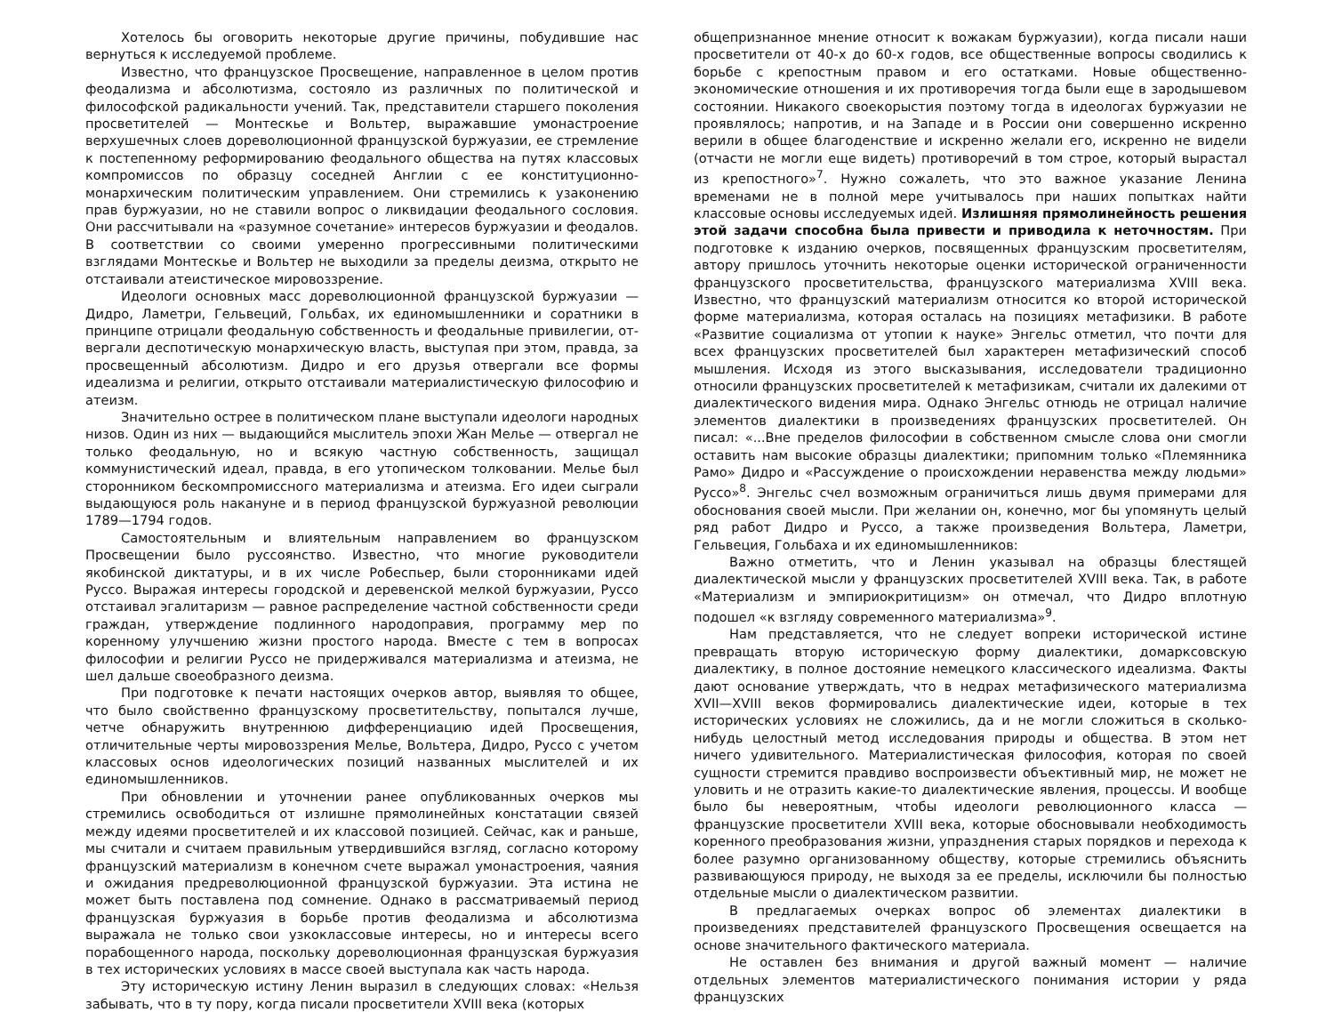Хотелось бы оговорить некоторые другие причины, побудившие нас вернуться к исследуемой проблеме.
Известно, что французское Просвещение, направленное в целом против феодализма и абсолютизма, состояло из различных по политической и философской радикальности учений. Так, представители старшего поколения просветителей — Монтескье и Вольтер, выражавшие умонастроение верхушечных слоев дореволюционной французской буржуазии, ее стремление к постепенному реформированию феодального общества на путях классовых компромиссов по образцу соседней Англии с ее конституционно-монархическим политическим управлением. Они стремились к узаконению прав буржуазии, но не ставили вопрос о ликвидации феодального сословия. Они рассчитывали на «разумное сочетание» интересов буржуазии и феодалов. В соответствии со своими умеренно прогрессивными политическими взглядами Монтескье и Вольтер не выходили за пределы деизма, открыто не отстаивали атеистическое мировоззрение.
Идеологи основных масс дореволюционной французской буржуазии — Дидро, Ламетри, Гельвеций, Гольбах, их единомышленники и соратники в принципе отрицали феодальную собственность и феодальные привилегии, от­вергали деспотическую монархическую власть, выступая при этом, правда, за просвещенный абсолютизм. Дидро и его друзья отвергали все формы идеализма и религии, открыто отстаивали материалистическую философию и атеизм.
Значительно острее в политическом плане выступали идеологи народных низов. Один из них — выдающийся мыслитель эпохи Жан Мелье — отвергал не только феодальную, но и всякую частную собственность, защищал коммунистический идеал, правда, в его утопическом толковании. Мелье был сторонником бескомпромиссного материализма и атеизма. Его идеи сыграли выдающуюся роль накануне и в период французской буржуазной революции 1789—1794 годов.
Самостоятельным и влиятельным направлением во французском Просвещении было руссоянство. Известно, что многие руководители якобинской диктатуры, и в их числе Робеспьер, были сторонниками идей Руссо. Выражая интересы городской и деревенской мелкой буржуазии, Руссо отстаивал эгалитаризм — равное распределение частной собственности среди граждан, утверждение подлинного народоправия, программу мер по коренному улучшению жизни простого народа. Вместе с тем в вопросах философии и религии Руссо не придерживался материализма и атеизма, не шел дальше своеобразного деизма.
При подготовке к печати настоящих очерков автор, выявляя то общее, что было свойственно французскому просветительству, попытался лучше, четче обнаружить внутреннюю дифференциацию идей Просвещения, отличительные черты мировоззрения Мелье, Вольтера, Дидро, Руссо с учетом классовых основ идеологических позиций названных мыслителей и их единомышленников.
При обновлении и уточнении ранее опубликованных очерков мы стремились освободиться от излишне прямолинейных констатации связей между идеями просветителей и их классовой позицией. Сейчас, как и раньше, мы считали и считаем правильным утвердившийся взгляд, согласно которому французский материализм в конечном счете выражал умонастроения, чаяния и ожидания пред­революционной французской буржуазии. Эта истина не может быть поставлена под сомнение. Однако в рассматриваемый период французская буржуазия в борьбе против феодализма и абсолютизма выражала не только свои узкоклассовые интересы, но и интересы всего порабощенного народа, поскольку дореволюционная французская буржуазия в тех исторических условиях в массе своей выступала как часть народа.
Эту историческую истину Ленин выразил в следующих словах: «Нельзя забывать, что в ту пору, когда писали просветители XVIII века (которых
общепризнанное мнение относит к вожакам буржуазии), когда писали наши просветители от 40-х до 60-х годов, все общественные вопросы сводились к борьбе с крепостным правом и его остатками. Новые общественно-экономические отношения и их противоречия тогда были еще в зародышевом состоянии. Никакого своекорыстия поэтому тогда в идеологах буржуазии не проявлялось; напротив, и на Западе и в России они совершенно искренно верили в общее благоденствие и искренно желали его, искренно не видели (отчасти не могли еще видеть) противоречий в том строе, который вырастал из крепостного»<sup>7</sup>. Нужно сожалеть, что это важное указание Ленина временами не в полной мере учитывалось при наших попытках найти классовые основы исследуемых идей. Излишняя прямолинейность решения этой задачи способна была привести и приводила к неточностям. При подготовке к изданию очерков, посвященных французским просветителям, автору пришлось уточнить некоторые оценки исторической ограниченности французского просветительства, французского материализма XVIII века. Известно, что французский материализм относится ко второй исторической форме материализма, которая осталась на позициях метафизики. В работе «Развитие социализма от утопии к науке» Энгельс отметил, что почти для всех французских просветителей был характерен метафизический способ мышления. Исходя из этого высказывания, исследователи традиционно относили французских просветителей к метафизикам, считали их далекими от диалектического видения мира. Однако Энгельс отнюдь не отрицал наличие элементов диалектики в произведениях французских просветителей. Он писал: «...Вне пределов философии в собственном смысле слова они смогли оставить нам высокие образцы диалектики; припомним только «Племянника Рамо» Дидро и «Рассуждение о происхождении неравенства между людьми» Руссо»<sup>8</sup>. Энгельс счел возможным ограничиться лишь двумя примерами для обоснования своей мысли. При желании он, конечно, мог бы упомянуть целый ряд работ Дидро и Руссо, а также произведения Вольтера, Ламетри, Гельвеция, Гольбаха и их единомышленников:
Важно отметить, что и Ленин указывал на образцы блестящей диалектической мысли у французских просветителей XVIII века. Так, в работе «Материализм и эмпириокритицизм» он отмечал, что Дидро вплотную подошел «к взгляду современного материализма»<sup>9</sup>.
Нам представляется, что не следует вопреки исторической истине превращать вторую историческую форму диалектики, домарксовскую диалектику, в полное достояние немецкого классического идеализма. Факты дают основание утверждать, что в недрах метафизического материализма XVII—XVIII веков формировались диалектические идеи, которые в тех исторических условиях не сложились, да и не могли сложиться в сколько-нибудь целостный метод исследования природы и общества. В этом нет ничего удивительного. Материалистическая философия, которая по своей сущности стремится правдиво воспроизвести объективный мир, не может не уловить и не отразить какие-то диалектические явления, процессы. И вообще было бы невероятным, чтобы идео­логи революционного класса — французские просветители XVIII века, которые обосновывали необходимость коренного преобразования жизни, упразднения старых порядков и перехода к более разумно организованному обществу, которые стремились объяснить развивающуюся природу, не выходя за ее пределы, исключили бы полностью отдельные мысли о диалектическом развитии.
В предлагаемых очерках вопрос об элементах диалектики в произведениях представителей французского Просвещения освещается на основе значительного фактического материала.
Не оставлен без внимания и другой важный момент — наличие отдельных элементов материалистического понимания истории у ряда французских